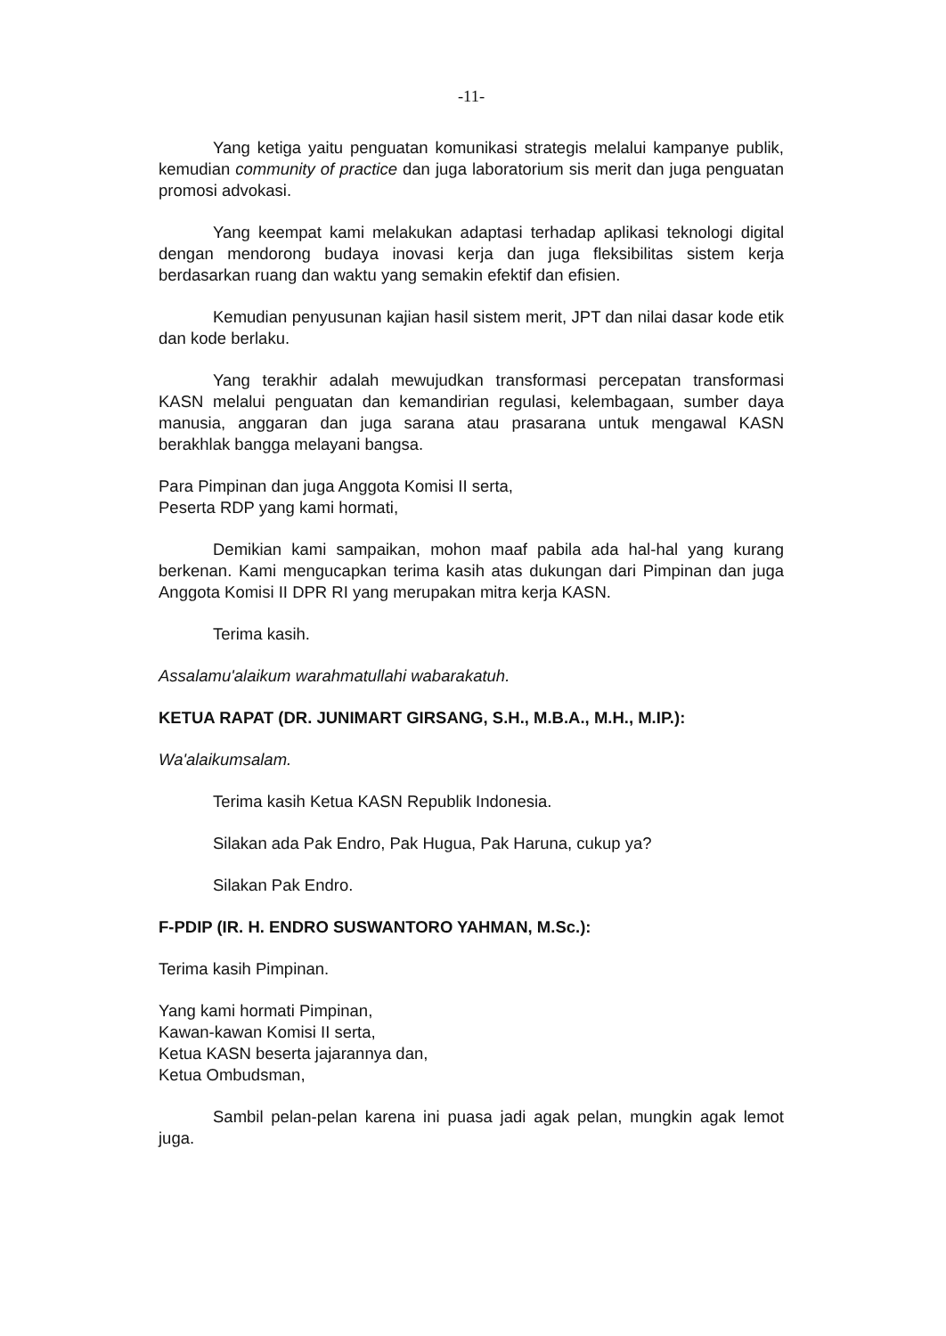-11-
Yang ketiga yaitu penguatan komunikasi strategis melalui kampanye publik, kemudian community of practice dan juga laboratorium sis merit dan juga penguatan promosi advokasi.
Yang keempat kami melakukan adaptasi terhadap aplikasi teknologi digital dengan mendorong budaya inovasi kerja dan juga fleksibilitas sistem kerja berdasarkan ruang dan waktu yang semakin efektif dan efisien.
Kemudian penyusunan kajian hasil sistem merit, JPT dan nilai dasar kode etik dan kode berlaku.
Yang terakhir adalah mewujudkan transformasi percepatan transformasi KASN melalui penguatan dan kemandirian regulasi, kelembagaan, sumber daya manusia, anggaran dan juga sarana atau prasarana untuk mengawal KASN berakhlak bangga melayani bangsa.
Para Pimpinan dan juga Anggota Komisi II serta,
Peserta RDP yang kami hormati,
Demikian kami sampaikan, mohon maaf pabila ada hal-hal yang kurang berkenan. Kami mengucapkan terima kasih atas dukungan dari Pimpinan dan juga Anggota Komisi II DPR RI yang merupakan mitra kerja KASN.
Terima kasih.
Assalamu'alaikum warahmatullahi wabarakatuh.
KETUA RAPAT (DR. JUNIMART GIRSANG, S.H., M.B.A., M.H., M.IP.):
Wa'alaikumsalam.
Terima kasih Ketua KASN Republik Indonesia.
Silakan ada Pak Endro, Pak Hugua, Pak Haruna, cukup ya?
Silakan Pak Endro.
F-PDIP (IR. H. ENDRO SUSWANTORO YAHMAN, M.Sc.):
Terima kasih Pimpinan.
Yang kami hormati Pimpinan,
Kawan-kawan Komisi II serta,
Ketua KASN beserta jajarannya dan,
Ketua Ombudsman,
Sambil pelan-pelan karena ini puasa jadi agak pelan, mungkin agak lemot juga.